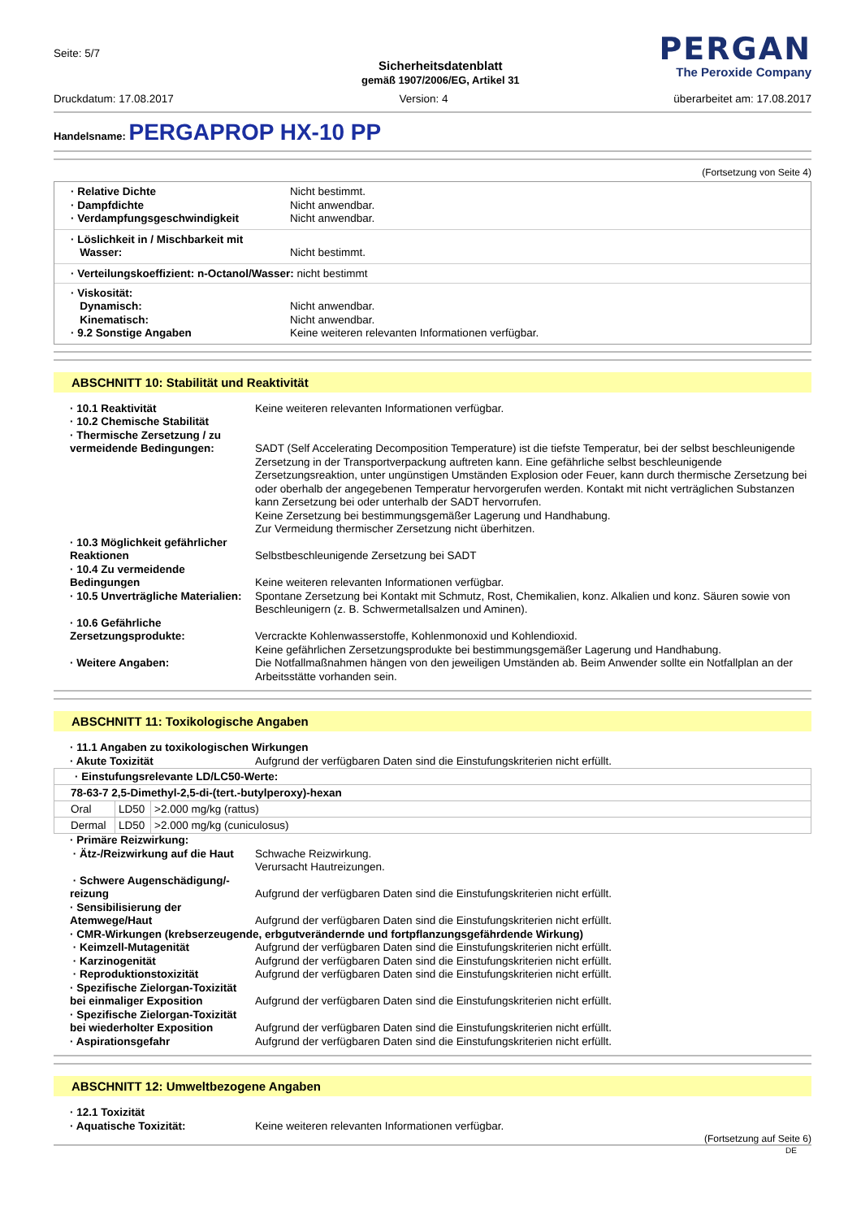Seite: 5/7
Sicherheitsdatenblatt
gemäß 1907/2006/EG, Artikel 31
PERGAN
The Peroxide Company
Druckdatum: 17.08.2017 Version: 4 überarbeitet am: 17.08.2017
Handelsname: PERGAPROP HX-10 PP
(Fortsetzung von Seite 4)
· Relative Dichte Nicht bestimmt. · Dampfdichte Nicht anwendbar. · Verdampfungsgeschwindigkeit Nicht anwendbar.
· Löslichkeit in / Mischbarkeit mit
Wasser:
Nicht bestimmt.
· Verteilungskoeffizient: n-Octanol/Wasser: nicht bestimmt
· Viskosität: Dynamisch: Nicht anwendbar. Kinematisch: Nicht anwendbar. · 9.2 Sonstige Angaben Keine weiteren relevanten Informationen verfügbar.
ABSCHNITT 10: Stabilität und Reaktivität
· 10.1 Reaktivität Keine weiteren relevanten Informationen verfügbar. · 10.2 Chemische Stabilität · Thermische Zersetzung / zu vermeidende Bedingungen:
SADT (Self Accelerating Decomposition Temperature) ist die tiefste Temperatur, bei der selbst beschleunigende Zersetzung in der Transportverpackung auftreten kann. Eine gefährliche selbst beschleunigende Zersetzungsreaktion, unter ungünstigen Umständen Explosion oder Feuer, kann durch thermische Zersetzung bei oder oberhalb der angegebenen Temperatur hervorgerufen werden. Kontakt mit nicht verträglichen Substanzen kann Zersetzung bei oder unterhalb der SADT hervorrufen.
Keine Zersetzung bei bestimmungsgemäßer Lagerung und Handhabung.
Zur Vermeidung thermischer Zersetzung nicht überhitzen. · 10.3 Möglichkeit gefährlicher Reaktionen
Selbstbeschleunigende Zersetzung bei SADT · 10.4 Zu vermeidende Bedingungen
Keine weiteren relevanten Informationen verfügbar. · 10.5 Unverträgliche Materialien: Spontane Zersetzung bei Kontakt mit Schmutz, Rost, Chemikalien, konz. Alkalien und konz. Säuren sowie von Beschleunigern (z. B. Schwermetallsalzen und Aminen). · 10.6 Gefährliche Zersetzungsprodukte:
Vercrackte Kohlenwasserstoffe, Kohlenmonoxid und Kohlendioxid.
Keine gefährlichen Zersetzungsprodukte bei bestimmungsgemäßer Lagerung und Handhabung. · Weitere Angaben: Die Notfallmaßnahmen hängen von den jeweiligen Umständen ab. Beim Anwender sollte ein Notfallplan an der Arbeitsstätte vorhanden sein.
ABSCHNITT 11: Toxikologische Angaben
· 11.1 Angaben zu toxikologischen Wirkungen · Akute Toxizität Aufgrund der verfügbaren Daten sind die Einstufungskriterien nicht erfüllt.
| · Einstufungsrelevante LD/LC50-Werte: | | |
| 78-63-7 2,5-Dimethyl-2,5-di-(tert.-butylperoxy)-hexan | | |
| Oral | LD50 | >2.000 mg/kg (rattus) |
| Dermal | LD50 | >2.000 mg/kg (cuniculosus) |
· Primäre Reizwirkung: · Ätz-/Reizwirkung auf die Haut Schwache Reizwirkung.
Verursacht Hautreizungen. · Schwere Augenschädigung/-reizung
Aufgrund der verfügbaren Daten sind die Einstufungskriterien nicht erfüllt. · Sensibilisierung der Atemwege/Haut
Aufgrund der verfügbaren Daten sind die Einstufungskriterien nicht erfüllt. · CMR-Wirkungen (krebserzeugende, erbgutverändernde und fortpflanzungsgefährdende Wirkung) · Keimzell-Mutagenität Aufgrund der verfügbaren Daten sind die Einstufungskriterien nicht erfüllt. · Karzinogenität Aufgrund der verfügbaren Daten sind die Einstufungskriterien nicht erfüllt. · Reproduktionstoxizität Aufgrund der verfügbaren Daten sind die Einstufungskriterien nicht erfüllt. · Spezifische Zielorgan-Toxizität bei einmaliger Exposition
Aufgrund der verfügbaren Daten sind die Einstufungskriterien nicht erfüllt. · Spezifische Zielorgan-Toxizität bei wiederholter Exposition
Aufgrund der verfügbaren Daten sind die Einstufungskriterien nicht erfüllt. · Aspirationsgefahr Aufgrund der verfügbaren Daten sind die Einstufungskriterien nicht erfüllt.
ABSCHNITT 12: Umweltbezogene Angaben
· 12.1 Toxizität · Aquatische Toxizität: Keine weiteren relevanten Informationen verfügbar.
(Fortsetzung auf Seite 6)
DE